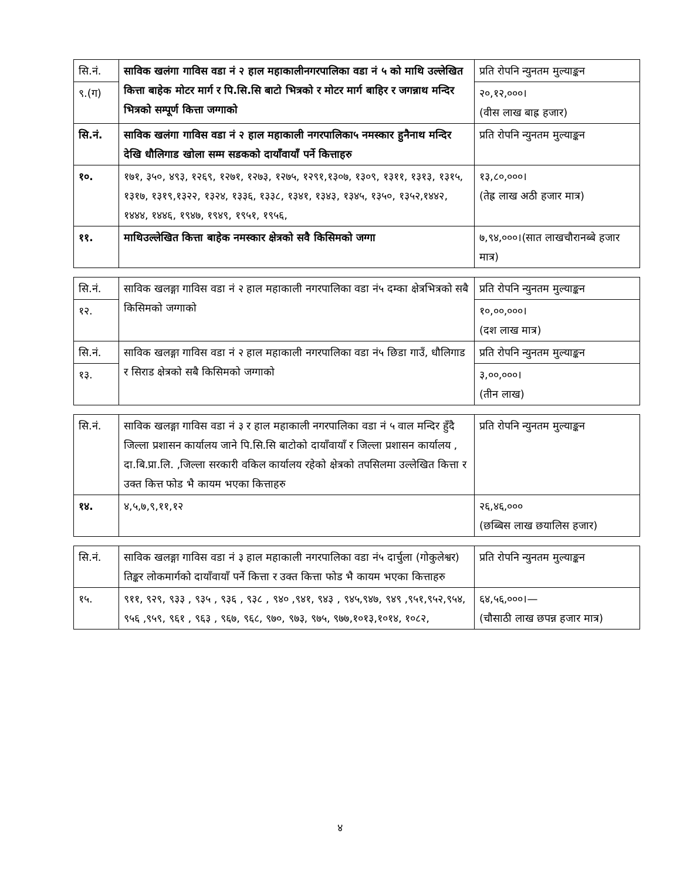| सि.नं. | साविक खलंगा गाविस वडा नं २ हाल महाकालीनगरपालिका वडा नं ५ को माथि उल्लेखित कित्ता बाहेक मोटर मार्ग र पि.सि.सि बाटो भित्रको र मोटर मार्ग बाहिर र जगन्नाथ मन्दिर भित्रको सम्पूर्ण कित्ता जग्गाको | प्रति रोपनि न्युनतम मुल्याङ्कन |
| ९.(ग) | | २०,१२,०००। (वीस लाख बाह्र हजार) |
| सि.नं. | साविक खलंगा गाविस वडा नं २ हाल महाकाली नगरपालिका५ नमस्कार हुनैनाथ मन्दिर देखि धौलिगाड खोला सम्म सडकको दायाँवायाँ पर्ने कित्ताहरु | प्रति रोपनि न्युनतम मुल्याङ्कन |
| १०. | १७१, ३५०, ४९३, १२६९, १२७१, १२७३, १२७५, १२९१,१३०७, १३०९, १३११, १३१३, १३१५, १३१७, १३१९,१३२२, १३२४, १३३६, १३३८, १३४१, १३४३, १३४५, १३५०, १३५२,१४४२, १४४४, १४४६, १९४७, १९४९, १९५१, १९५६, | १३,८०,०००। (तेह्र लाख अठी हजार मात्र) |
| ११. | माथिउल्लेखित कित्ता बाहेक नमस्कार क्षेत्रको सवै किसिमको जग्गा | ७,९४,०००।(सात लाखचौरानब्बे हजार मात्र) |
| सि.नं. | साविक खलङ्गा गाविस वडा नं २ हाल महाकाली नगरपालिका वडा नं५ दम्का क्षेत्रभित्रको सबै किसिमको जग्गाको | प्रति रोपनि न्युनतम मुल्याङ्कन |
| १२. | | १०,००,०००। (दश लाख मात्र) |
| सि.नं. | साविक खलङ्गा गाविस वडा नं २ हाल महाकाली नगरपालिका वडा नं५ छिडा गाउँ, धौलिगाड र सिराड क्षेत्रको सबै किसिमको जग्गाको | प्रति रोपनि न्युनतम मुल्याङ्कन |
| १३. | | ३,००,०००। (तीन लाख) |
| सि.नं. | साविक खलङ्गा गाविस वडा नं ३ र हाल महाकाली नगरपालिका वडा नं ५ वाल मन्दिर हुँदै जिल्ला प्रशासन कार्यालय जाने पि.सि.सि बाटोको दायाँवायाँ र जिल्ला प्रशासन कार्यालय , दा.बि.प्रा.लि. ,जिल्ला सरकारी वकिल कार्यालय रहेको क्षेत्रको तपसिलमा उल्लेखित कित्ता र उक्त कित्त फोड भै कायम भएका कित्ताहरु | प्रति रोपनि न्युनतम मुल्याङ्कन |
| १४. | ४,५,७,९,११,१२ | २६,४६,००० (छब्बिस लाख छयालिस हजार) |
| सि.नं. | साविक खलङ्गा गाविस वडा नं ३ हाल महाकाली नगरपालिका वडा नं५ दार्चुला (गोकुलेश्वर) तिङ्कर लोकमार्गको दायाँवायाँ पर्ने कित्ता र उक्त कित्ता फोड भै कायम भएका कित्ताहरु | प्रति रोपनि न्युनतम मुल्याङ्कन |
| १५. | ९११, ९२९, ९३३ , ९३५ , ९३६ , ९३८ , ९४० ,९४१, ९४३ , ९४५,९४७, ९४९ ,९५१,९५२,९५४, ९५६ ,९५९, ९६१ , ९६३ , ९६७, ९६८, ९७०, ९७३, ९७५, ९७७,१०१३,१०१४, १०८२, | ६४,५६,०००।— (चौसाठी लाख छपन्न हजार मात्र) |
४